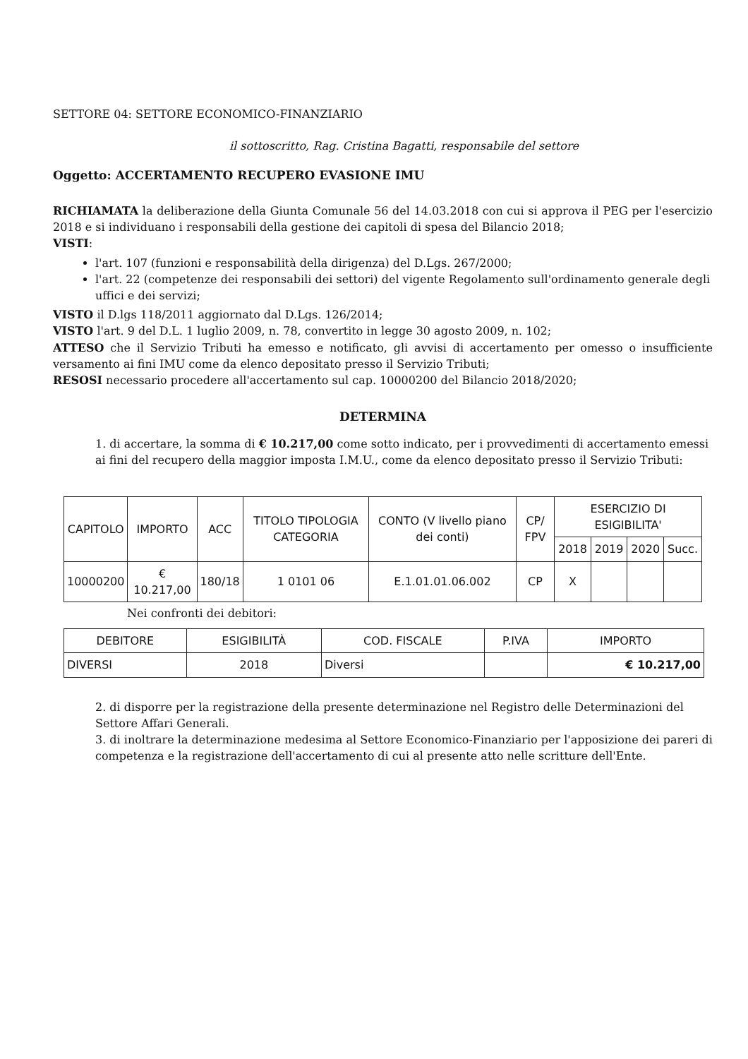SETTORE 04: SETTORE ECONOMICO-FINANZIARIO
il sottoscritto, Rag. Cristina Bagatti, responsabile del settore
Oggetto: ACCERTAMENTO RECUPERO EVASIONE IMU
RICHIAMATA la deliberazione della Giunta Comunale 56 del 14.03.2018 con cui si approva il PEG per l'esercizio 2018 e si individuano i responsabili della gestione dei capitoli di spesa del Bilancio 2018;
VISTI:
l'art. 107 (funzioni e responsabilità della dirigenza) del D.Lgs. 267/2000;
l'art. 22 (competenze dei responsabili dei settori) del vigente Regolamento sull'ordinamento generale degli uffici e dei servizi;
VISTO il D.lgs 118/2011 aggiornato dal D.Lgs. 126/2014;
VISTO l'art. 9 del D.L. 1 luglio 2009, n. 78, convertito in legge 30 agosto 2009, n. 102;
ATTESO che il Servizio Tributi ha emesso e notificato, gli avvisi di accertamento per omesso o insufficiente versamento ai fini IMU come da elenco depositato presso il Servizio Tributi;
RESOSI necessario procedere all'accertamento sul cap. 10000200 del Bilancio 2018/2020;
DETERMINA
1. di accertare, la somma di € 10.217,00 come sotto indicato, per i provvedimenti di accertamento emessi ai fini del recupero della maggior imposta I.M.U., come da elenco depositato presso il Servizio Tributi:
| CAPITOLO | IMPORTO | ACC | TITOLO TIPOLOGIA CATEGORIA | CONTO (V livello piano dei conti) | CP/ FPV | ESERCIZIO DI ESIGIBILITA' | | | |
| --- | --- | --- | --- | --- | --- | --- | --- | --- | --- |
| | | | | | | 2018 | 2019 | 2020 | Succ. |
| 10000200 | € 10.217,00 | 180/18 | 1 0101 06 | E.1.01.01.06.002 | CP | X | | | |
Nei confronti dei debitori:
| DEBITORE | ESIGIBILITÀ | COD. FISCALE | P.IVA | IMPORTO |
| --- | --- | --- | --- | --- |
| DIVERSI | 2018 | Diversi | | € 10.217,00 |
2. di disporre per la registrazione della presente determinazione nel Registro delle Determinazioni del Settore Affari Generali.
3. di inoltrare la determinazione medesima al Settore Economico-Finanziario per l'apposizione dei pareri di competenza e la registrazione dell'accertamento di cui al presente atto nelle scritture dell'Ente.